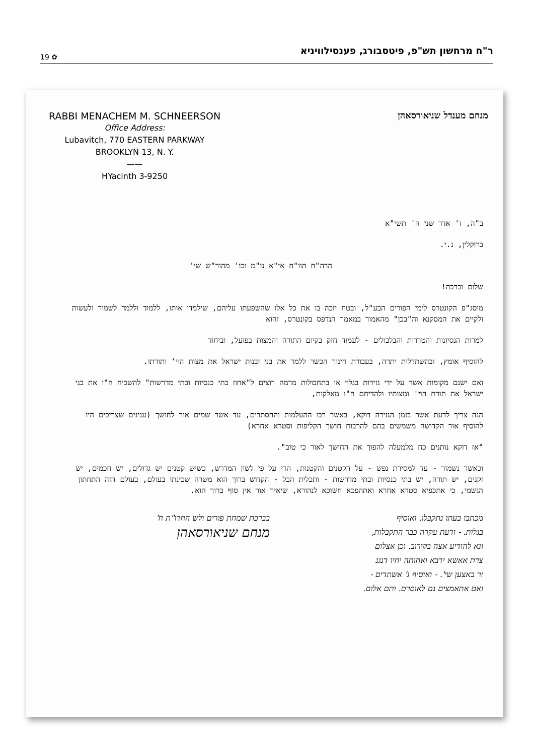19 ✿ ר"ח מרחשון תש"פ, פיטסבורג, פענסילוויניא
RABBI MENACHEM M. SCHNEERSON
Office Address:
Lubavitch, 770 EASTERN PARKWAY
BROOKLYN 13, N. Y.
——
HYacinth 3-9250
מנחם מענדל שניאורסאהן
ב"ה, ז' אדר שני ה' תשי"א
ברוקלין, נ.י.
הרה"ח הוו"ח אי"א נו"מ וכו' מהור"ש שי'
שלום וברכה!
מוסג"פ הקונטרס לימי הפורים הבע"ל, ובטח יזכה בו את כל אלו שהשפעתו עליהם, שילמדו אותו, ללמוד וללמד לשמור ולעשות ולקיים את המסקנא וה"בכן" מהאמור במאמר הנדפס בקונטרס, והוא
למרות הנסיונות והטרדות והבלבולים - לעמוד חזק בקיום התורה והמצות בפועל, וביחוד
להוסיף אומץ, ובהשתדלות יתרה, בעבודת חינוך הכשר ללמד את בני ובנות ישראל את מצות הוי' ותורתו.
ואם ישנם מקומות אשר על ידי גזירות בגלוי או בתחבולות מרמה רוצים ל"אחוז בתי כנסיות ובתי מדרשות" להשכיח ח"ו את בני ישראל את תורת הוי' ומצותיו ולהדיחם ח"ו מאלקות,
הנה צריך לדעת אשר בזמן הגזירה דוקא, באשר רבו ההעלמות וההסתרים, עד אשר שמים אור לחושך (ענינים שצריכים היו להוסיף אור הקדושה משמשים בהם להרבות חושך הקליפות וסטרא אחרא)
"אז דוקא נותנים כח מלמעלה להפוך את החושך לאור כי טוב".
וכאשר נשמור - עד למסירת נפש - על הקטנים והקטנות, הרי על פי לשון המדרש, כשיש קטנים יש גדולים, יש חכמים, יש זקנים, יש תורה, יש בתי כנסיות ובתי מדרשות - ותכלית הכל - הקדוש ברוך הוא משרה שכינתו בעולם, בעולם הזה התחתון הגשמי, כי אתכפיא סטרא אחרא ואתהפכא חשוכא לנהורא, שיאיר אור אין סוף ברוך הוא.
מכתבו בעתו נתקבלו. ואוסיף
בגלות. - ודעת עקרה כבר התקבלות,
ונא להודיע אצה בקירוב. וכן אצלום
צרת אאשא ידבא ואחותה יחיו דנגנ
זר באצען שי'. - ואוסיף ג' אשתדים -
ואם אתאמצים גם לאוסרם. ותם אלום.
בברכת שמחת פורים ולש החדו"ת ח'
מנחם שניאורסאהן